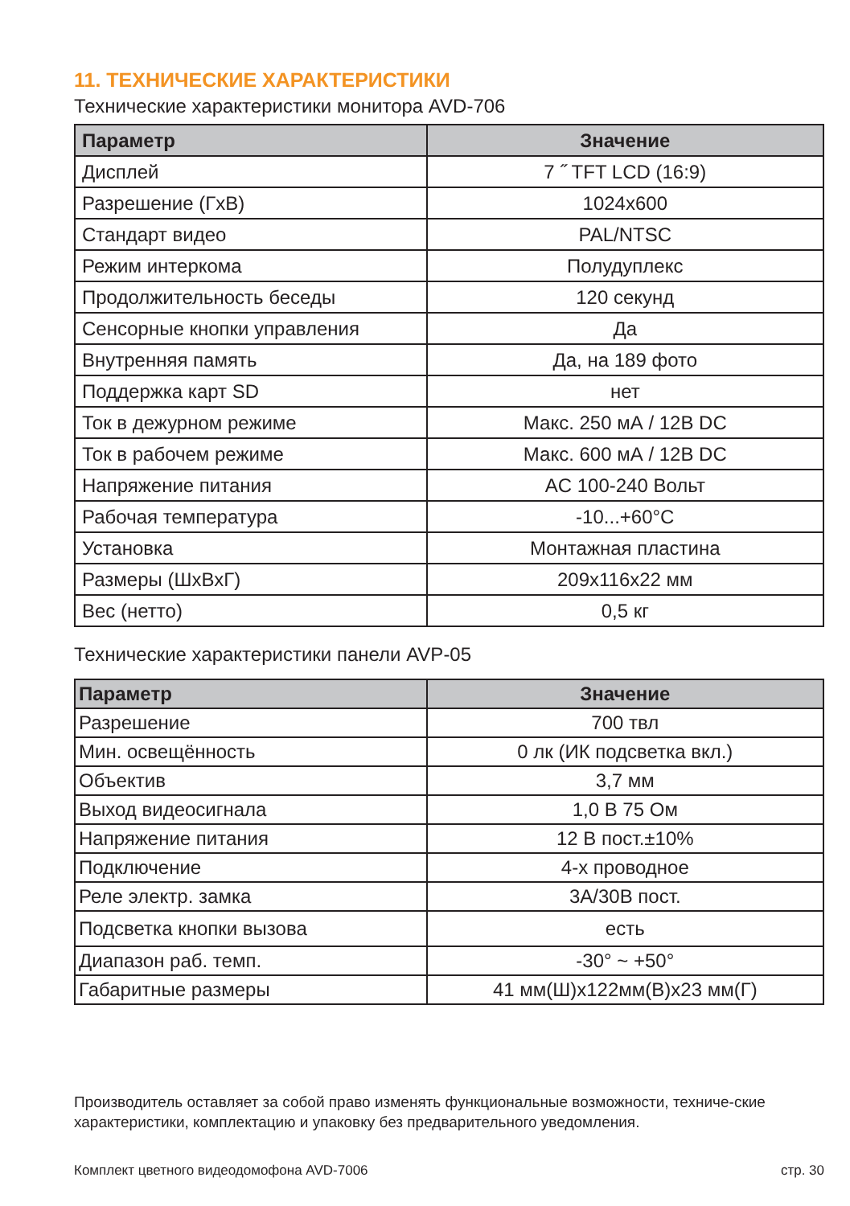11. ТЕХНИЧЕСКИЕ ХАРАКТЕРИСТИКИ
Технические характеристики монитора AVD-706
| Параметр | Значение |
| --- | --- |
| Дисплей | 7 ˝ TFT LCD (16:9) |
| Разрешение (ГхВ) | 1024x600 |
| Стандарт видео | PAL/NTSC |
| Режим интеркома | Полудуплекс |
| Продолжительность беседы | 120 секунд |
| Сенсорные кнопки управления | Да |
| Внутренняя память | Да, на 189 фото |
| Поддержка карт SD | нет |
| Ток в дежурном режиме | Макс. 250 мА / 12В DC |
| Ток в рабочем режиме | Макс. 600 мА / 12В DC |
| Напряжение питания | AC 100-240 Вольт |
| Рабочая температура | -10...+60°C |
| Установка | Монтажная пластина |
| Размеры (ШхВхГ) | 209x116x22 мм |
| Вес (нетто) | 0,5 кг |
Технические характеристики панели AVP-05
| Параметр | Значение |
| --- | --- |
| Разрешение | 700 твл |
| Мин. освещённость | 0 лк (ИК подсветка вкл.) |
| Объектив | 3,7 мм |
| Выход видеосигнала | 1,0 В 75 Ом |
| Напряжение питания | 12 В пост.±10% |
| Подключение | 4-х проводное |
| Реле электр. замка | 3А/30В пост. |
| Подсветка кнопки вызова | есть |
| Диапазон раб. темп. | -30° ~ +50° |
| Габаритные размеры | 41 мм(Ш)x122мм(В)x23 мм(Г) |
Производитель оставляет за собой право изменять функциональные возможности, техниче-ские характеристики, комплектацию и упаковку без предварительного уведомления.
Комплект цветного видеодомофона AVD-7006 стр. 30